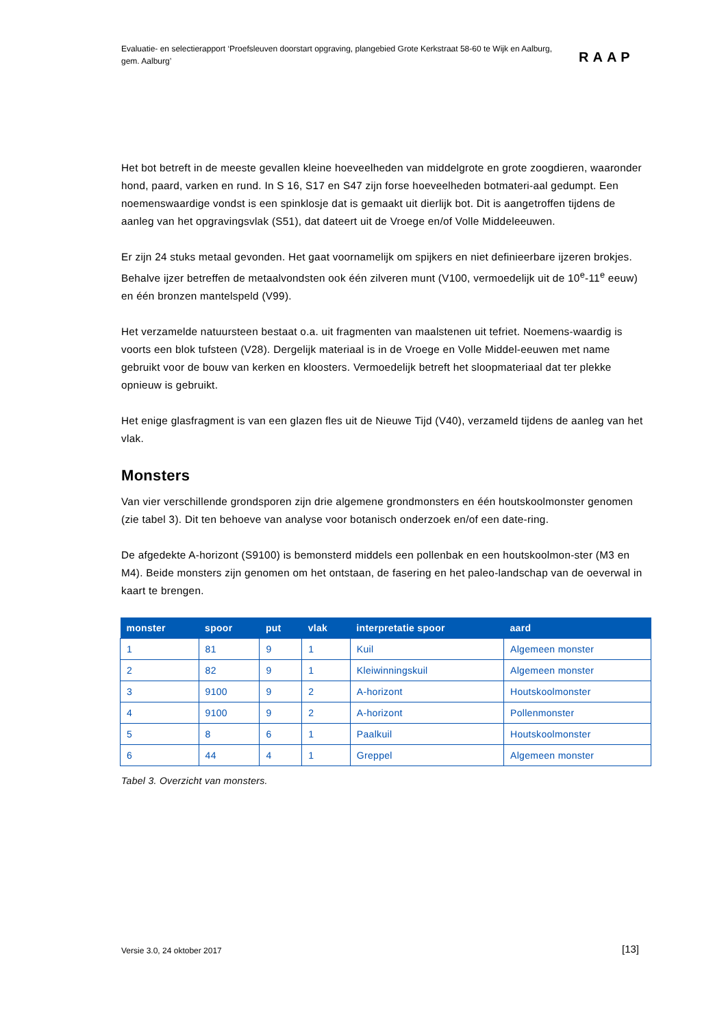Evaluatie- en selectierapport ‘Proefsleuven doorstart opgraving, plangebied Grote Kerkstraat 58-60 te Wijk en Aalburg, gem. Aalburg’
RAAP
Het bot betreft in de meeste gevallen kleine hoeveelheden van middelgrote en grote zoogdieren, waaronder hond, paard, varken en rund. In S 16, S17 en S47 zijn forse hoeveelheden botmateri-aal gedumpt. Een noemenswaardige vondst is een spinklosje dat is gemaakt uit dierlijk bot. Dit is aangetroffen tijdens de aanleg van het opgravingsvlak (S51), dat dateert uit de Vroege en/of Volle Middeleeuwen.
Er zijn 24 stuks metaal gevonden. Het gaat voornamelijk om spijkers en niet definieerbare ijzeren brokjes. Behalve ijzer betreffen de metaalvondsten ook één zilveren munt (V100, vermoedelijk uit de 10<sup>e</sup>-11<sup>e</sup> eeuw) en één bronzen mantelspeld (V99).
Het verzamelde natuursteen bestaat o.a. uit fragmenten van maalstenen uit tefriet. Noemens-waardig is voorts een blok tufsteen (V28). Dergelijk materiaal is in de Vroege en Volle Middel-eeuwen met name gebruikt voor de bouw van kerken en kloosters. Vermoedelijk betreft het sloopmateriaal dat ter plekke opnieuw is gebruikt.
Het enige glasfragment is van een glazen fles uit de Nieuwe Tijd (V40), verzameld tijdens de aanleg van het vlak.
Monsters
Van vier verschillende grondsporen zijn drie algemene grondmonsters en één houtskoolmonster genomen (zie tabel 3). Dit ten behoeve van analyse voor botanisch onderzoek en/of een date-ring.
De afgedekte A-horizont (S9100) is bemonsterd middels een pollenbak en een houtskoolmon-ster (M3 en M4). Beide monsters zijn genomen om het ontstaan, de fasering en het paleo-landschap van de oeverwal in kaart te brengen.
| monster | spoor | put | vlak | interpretatie spoor | aard |
| --- | --- | --- | --- | --- | --- |
| 1 | 81 | 9 | 1 | Kuil | Algemeen monster |
| 2 | 82 | 9 | 1 | Kleiwinningskuil | Algemeen monster |
| 3 | 9100 | 9 | 2 | A-horizont | Houtskoolmonster |
| 4 | 9100 | 9 | 2 | A-horizont | Pollenmonster |
| 5 | 8 | 6 | 1 | Paalkuil | Houtskoolmonster |
| 6 | 44 | 4 | 1 | Greppel | Algemeen monster |
Tabel 3. Overzicht van monsters.
Versie 3.0, 24 oktober 2017 [13]